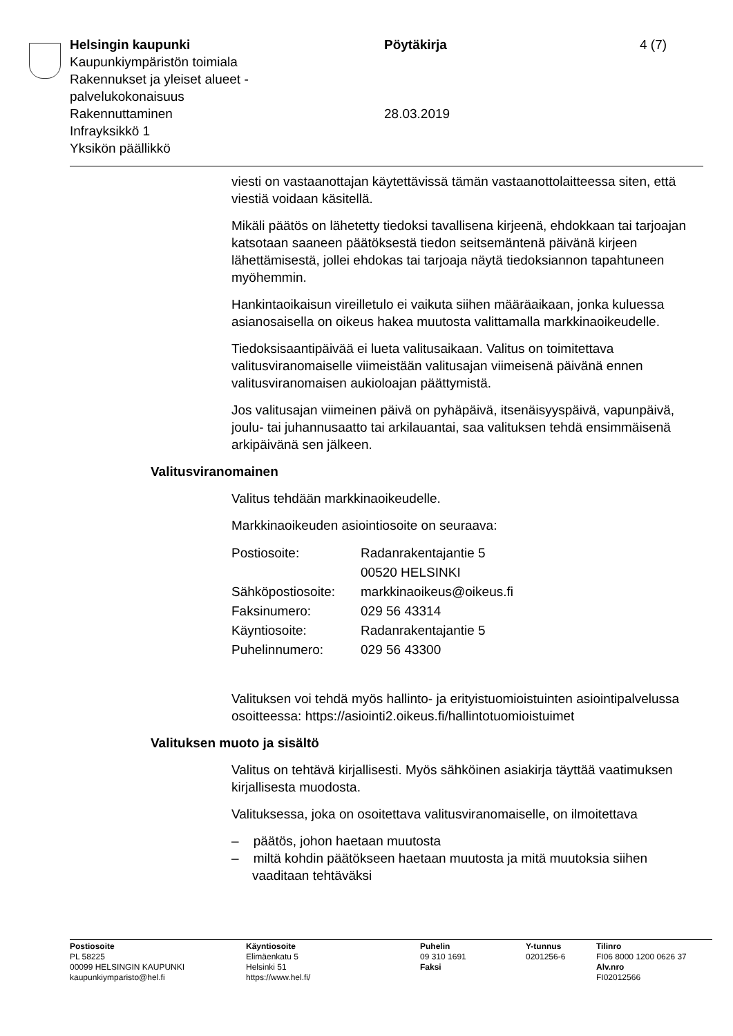Helsingin kaupunki
Kaupunkiympäristön toimiala
Rakennukset ja yleiset alueet -
palvelukokonaisuus
Rakennuttaminen
Infrayksikkö 1
Yksikön päällikkö
Pöytäkirja
28.03.2019
4 (7)
viesti on vastaanottajan käytettävissä tämän vastaanottolaitteessa siten, että viestiä voidaan käsitellä.
Mikäli päätös on lähetetty tiedoksi tavallisena kirjeenä, ehdokkaan tai tarjoajan katsotaan saaneen päätöksestä tiedon seitsemäntenä päivänä kirjeen lähettämisestä, jollei ehdokas tai tarjoaja näytä tiedoksiannon tapahtuneen myöhemmin.
Hankintaoikaisun vireilletulo ei vaikuta siihen määräaikaan, jonka kuluessa asianosaisella on oikeus hakea muutosta valittamalla markkinaoikeudelle.
Tiedoksisaantipäivää ei lueta valitusaikaan. Valitus on toimitettava valitusviranomaiselle viimeistään valitusajan viimeisenä päivänä ennen valitusviranomaisen aukioloajan päättymistä.
Jos valitusajan viimeinen päivä on pyhäpäivä, itsenäisyyspäivä, vapunpäivä, joulu- tai juhannusaatto tai arkilauantai, saa valituksen tehdä ensimmäisenä arkipäivänä sen jälkeen.
Valitusviranomainen
Valitus tehdään markkinaoikeudelle.
Markkinaoikeuden asiointiosoite on seuraava:
| Postiosoite: | Radanrakentajantie 5 00520 HELSINKI |
| Sähköpostiosoite: | markkinaoikeus@oikeus.fi |
| Faksinumero: | 029 56 43314 |
| Käyntiosoite: | Radanrakentajantie 5 |
| Puhelinnumero: | 029 56 43300 |
Valituksen voi tehdä myös hallinto- ja erityistuomioistuinten asiointipalvelussa osoitteessa: https://asiointi2.oikeus.fi/hallintotuomioistuimet
Valituksen muoto ja sisältö
Valitus on tehtävä kirjallisesti. Myös sähköinen asiakirja täyttää vaatimuksen kirjallisesta muodosta.
Valituksessa, joka on osoitettava valitusviranomaiselle, on ilmoitettava
– päätös, johon haetaan muutosta
– miltä kohdin päätökseen haetaan muutosta ja mitä muutoksia siihen vaaditaan tehtäväksi
Postiosoite
PL 58225
00099 HELSINGIN KAUPUNKI
kaupunkiymparisto@hel.fi
Käyntiosoite
Elimäenkatu 5
Helsinki 51
https://www.hel.fi/
Puhelin
09 310 1691
Faksi
Y-tunnus
0201256-6
Tilinro
FI06 8000 1200 0626 37
Alv.nro
FI02012566